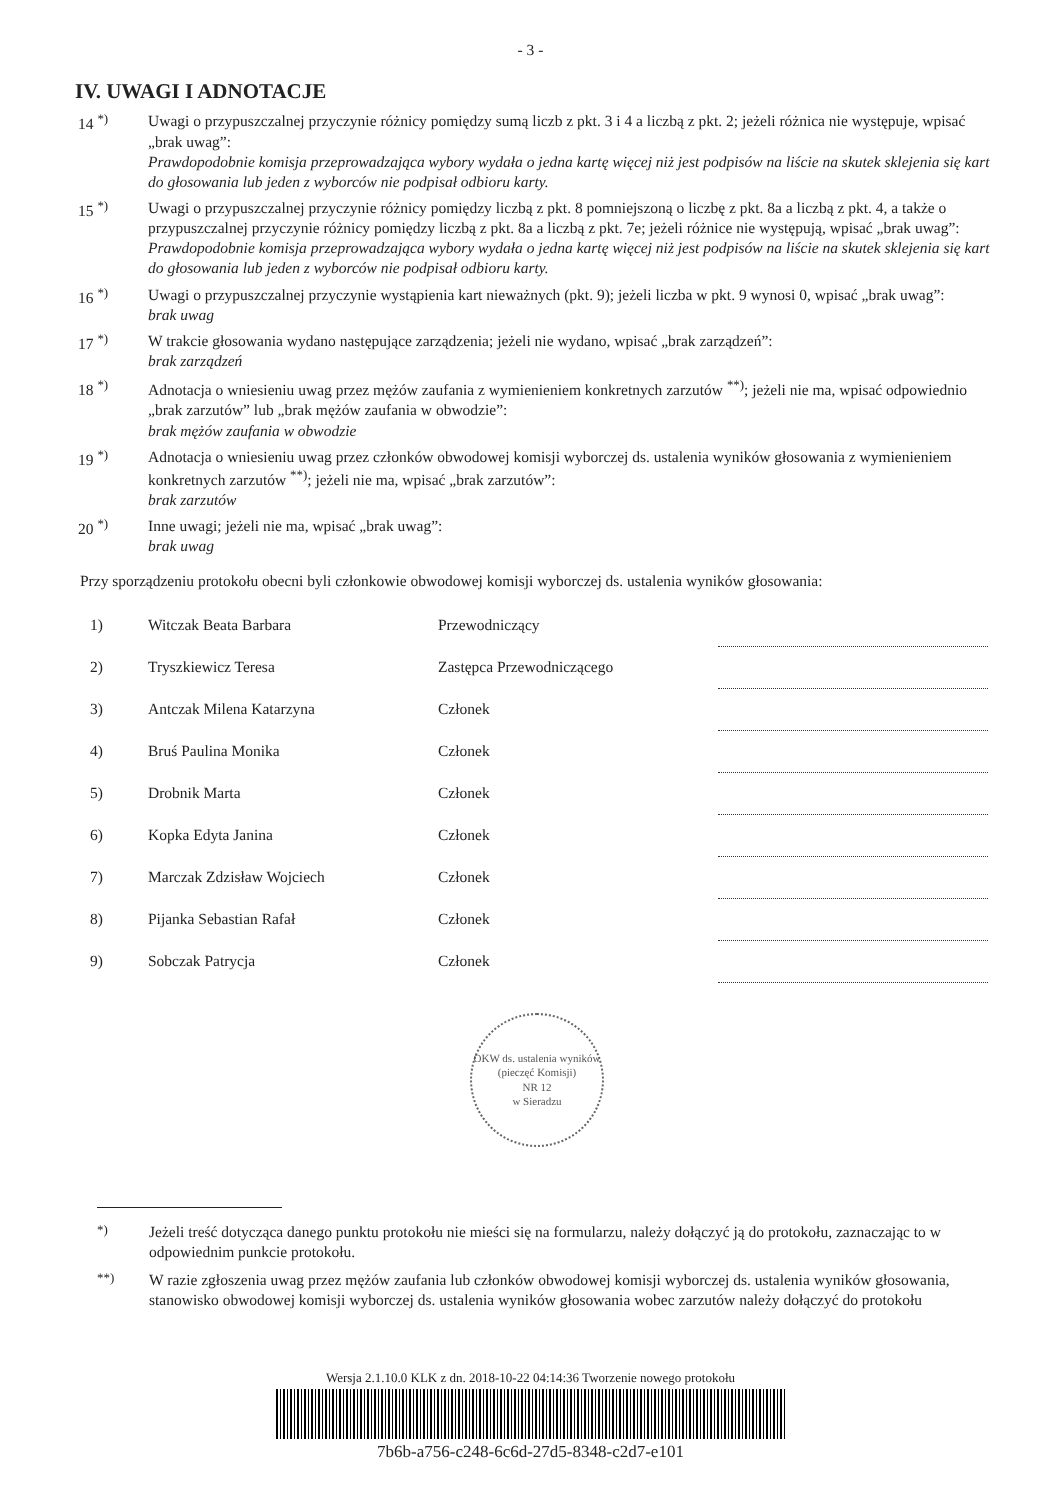- 3 -
IV. UWAGI I ADNOTACJE
14 <sup>*)</sup> Uwagi o przypuszczalnej przyczynie różnicy pomiędzy sumą liczb z pkt. 3 i 4 a liczbą z pkt. 2; jeżeli różnica nie występuje, wpisać „brak uwag”:
Prawdopodobnie komisja przeprowadzająca wybory wydała o jedna kartę więcej niż jest podpisów na liście na skutek sklejenia się kart do głosowania lub jeden z wyborców nie podpisał odbioru karty.
15 <sup>*)</sup> Uwagi o przypuszczalnej przyczynie różnicy pomiędzy liczbą z pkt. 8 pomniejszoną o liczbę z pkt. 8a a liczbą z pkt. 4, a także o przypuszczalnej przyczynie różnicy pomiędzy liczbą z pkt. 8a a liczbą z pkt. 7e; jeżeli różnice nie występują, wpisać „brak uwag”:
Prawdopodobnie komisja przeprowadzająca wybory wydała o jedna kartę więcej niż jest podpisów na liście na skutek sklejenia się kart do głosowania lub jeden z wyborców nie podpisał odbioru karty.
16 <sup>*)</sup> Uwagi o przypuszczalnej przyczynie wystąpienia kart nieważnych (pkt. 9); jeżeli liczba w pkt. 9 wynosi 0, wpisać „brak uwag”:
brak uwag
17 <sup>*)</sup> W trakcie głosowania wydano następujące zarządzenia; jeżeli nie wydano, wpisać „brak zarządzeń”:
brak zarządzeń
18 <sup>*)</sup> Adnotacja o wniesieniu uwag przez mężów zaufania z wymienieniem konkretnych zarzutów <sup>**)</sup>; jeżeli nie ma, wpisać odpowiednio „brak zarzutów” lub „brak mężów zaufania w obwodzie”:
brak mężów zaufania w obwodzie
19 <sup>*)</sup> Adnotacja o wniesieniu uwag przez członków obwodowej komisji wyborczej ds. ustalenia wyników głosowania z wymienieniem konkretnych zarzutów <sup>**)</sup>; jeżeli nie ma, wpisać „brak zarzutów”:
brak zarzutów
20 <sup>*)</sup> Inne uwagi; jeżeli nie ma, wpisać „brak uwag”:
brak uwag
Przy sporządzeniu protokołu obecni byli członkowie obwodowej komisji wyborczej ds. ustalenia wyników głosowania:
| 1) | Witczak Beata Barbara | Przewodniczący | |
| 2) | Tryszkiewicz Teresa | Zastępca Przewodniczącego | |
| 3) | Antczak Milena Katarzyna | Członek | |
| 4) | Bruś Paulina Monika | Członek | |
| 5) | Drobnik Marta | Członek | |
| 6) | Kopka Edyta Janina | Członek | |
| 7) | Marczak Zdzisław Wojciech | Członek | |
| 8) | Pijanka Sebastian Rafał | Członek | |
| 9) | Sobczak Patrycja | Członek | |
OKW ds. ustalenia wyników
(pieczęć Komisji)
NR 12
w Sieradzu
<sup>*)</sup> Jeżeli treść dotycząca danego punktu protokołu nie mieści się na formularzu, należy dołączyć ją do protokołu, zaznaczając to w odpowiednim punkcie protokołu.
<sup>**)</sup> W razie zgłoszenia uwag przez mężów zaufania lub członków obwodowej komisji wyborczej ds. ustalenia wyników głosowania, stanowisko obwodowej komisji wyborczej ds. ustalenia wyników głosowania wobec zarzutów należy dołączyć do protokołu
Wersja 2.1.10.0 KLK z dn. 2018-10-22 04:14:36 Tworzenie nowego protokołu
7b6b-a756-c248-6c6d-27d5-8348-c2d7-e101